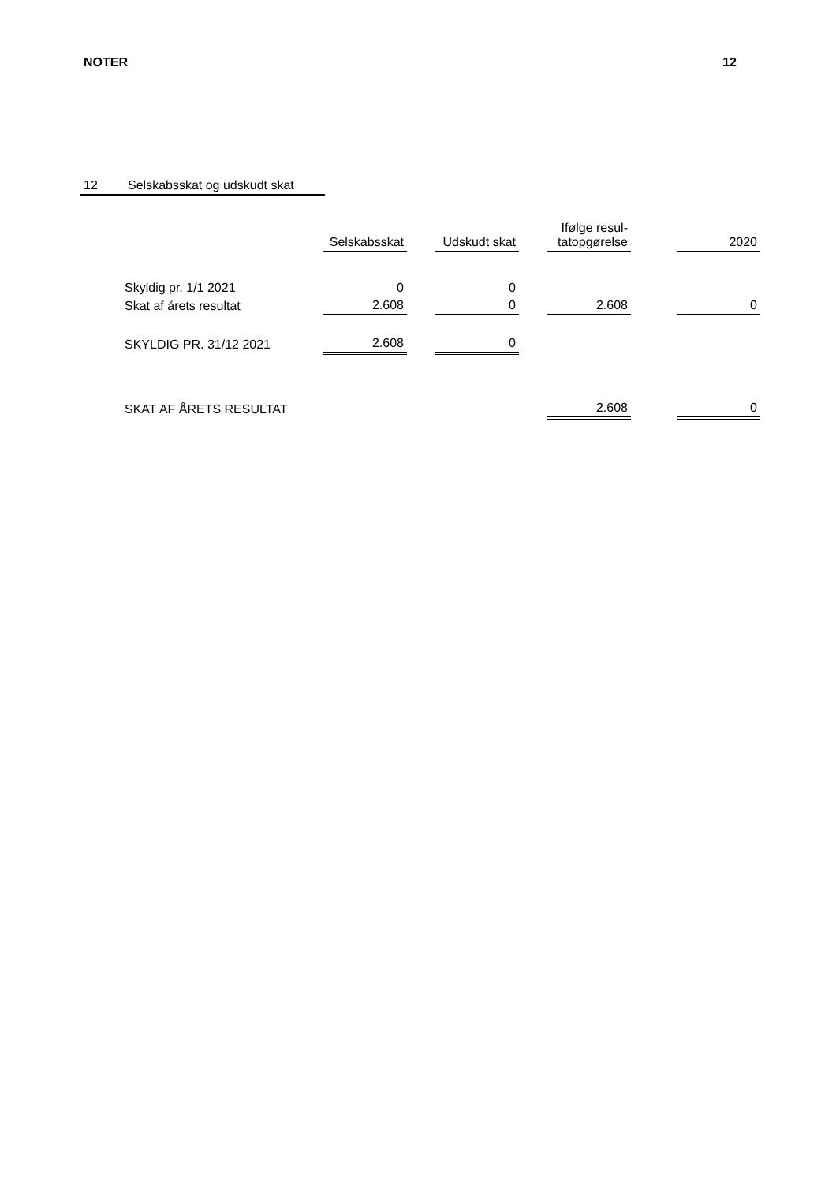NOTER 12
12 Selskabsskat og udskudt skat
| | Selskabsskat | | Udskudt skat | | Ifølge resul- tatopgørelse | | 2020 |
| --- | --- | --- | --- | --- | --- | --- | --- |
| Skyldig pr. 1/1 2021 | 0 | | 0 | | | | |
| Skat af årets resultat | 2.608 | | 0 | | 2.608 | | 0 |
| SKYLDIG PR. 31/12 2021 | 2.608 | | 0 | | | | |
| SKAT AF ÅRETS RESULTAT | | | | | 2.608 | | 0 |